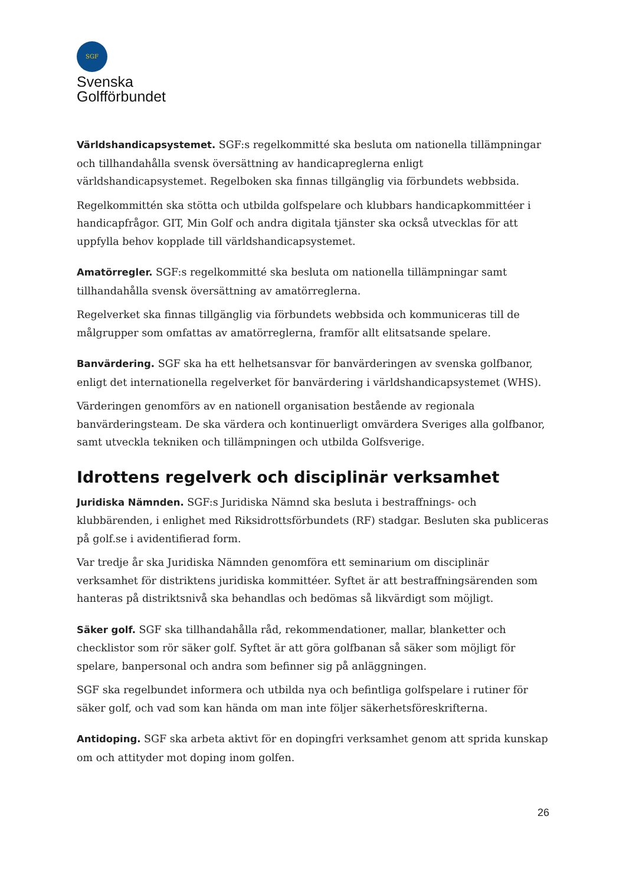SGF
Svenska
Golfförbundet
Världshandicapsystemet. SGF:s regelkommitté ska besluta om nationella tillämpningar och tillhandahålla svensk översättning av handicapreglerna enligt världshandicapsystemet. Regelboken ska finnas tillgänglig via förbundets webbsida.
Regelkommittén ska stötta och utbilda golfspelare och klubbars handicapkommittéer i handicapfrågor. GIT, Min Golf och andra digitala tjänster ska också utvecklas för att uppfylla behov kopplade till världshandicapsystemet.
Amatörregler. SGF:s regelkommitté ska besluta om nationella tillämpningar samt tillhandahålla svensk översättning av amatörreglerna.
Regelverket ska finnas tillgänglig via förbundets webbsida och kommuniceras till de målgrupper som omfattas av amatörreglerna, framför allt elitsatsande spelare.
Banvärdering. SGF ska ha ett helhetsansvar för banvärderingen av svenska golfbanor, enligt det internationella regelverket för banvärdering i världshandicapsystemet (WHS).
Värderingen genomförs av en nationell organisation bestående av regionala banvärderingsteam. De ska värdera och kontinuerligt omvärdera Sveriges alla golfbanor, samt utveckla tekniken och tillämpningen och utbilda Golfsverige.
Idrottens regelverk och disciplinär verksamhet
Juridiska Nämnden. SGF:s Juridiska Nämnd ska besluta i bestraffnings- och klubbärenden, i enlighet med Riksidrottsförbundets (RF) stadgar. Besluten ska publiceras på golf.se i avidentifierad form.
Var tredje år ska Juridiska Nämnden genomföra ett seminarium om disciplinär verksamhet för distriktens juridiska kommittéer. Syftet är att bestraffningsärenden som hanteras på distriktsnivå ska behandlas och bedömas så likvärdigt som möjligt.
Säker golf. SGF ska tillhandahålla råd, rekommendationer, mallar, blanketter och checklistor som rör säker golf. Syftet är att göra golfbanan så säker som möjligt för spelare, banpersonal och andra som befinner sig på anläggningen.
SGF ska regelbundet informera och utbilda nya och befintliga golfspelare i rutiner för säker golf, och vad som kan hända om man inte följer säkerhetsföreskrifterna.
Antidoping. SGF ska arbeta aktivt för en dopingfri verksamhet genom att sprida kunskap om och attityder mot doping inom golfen.
26